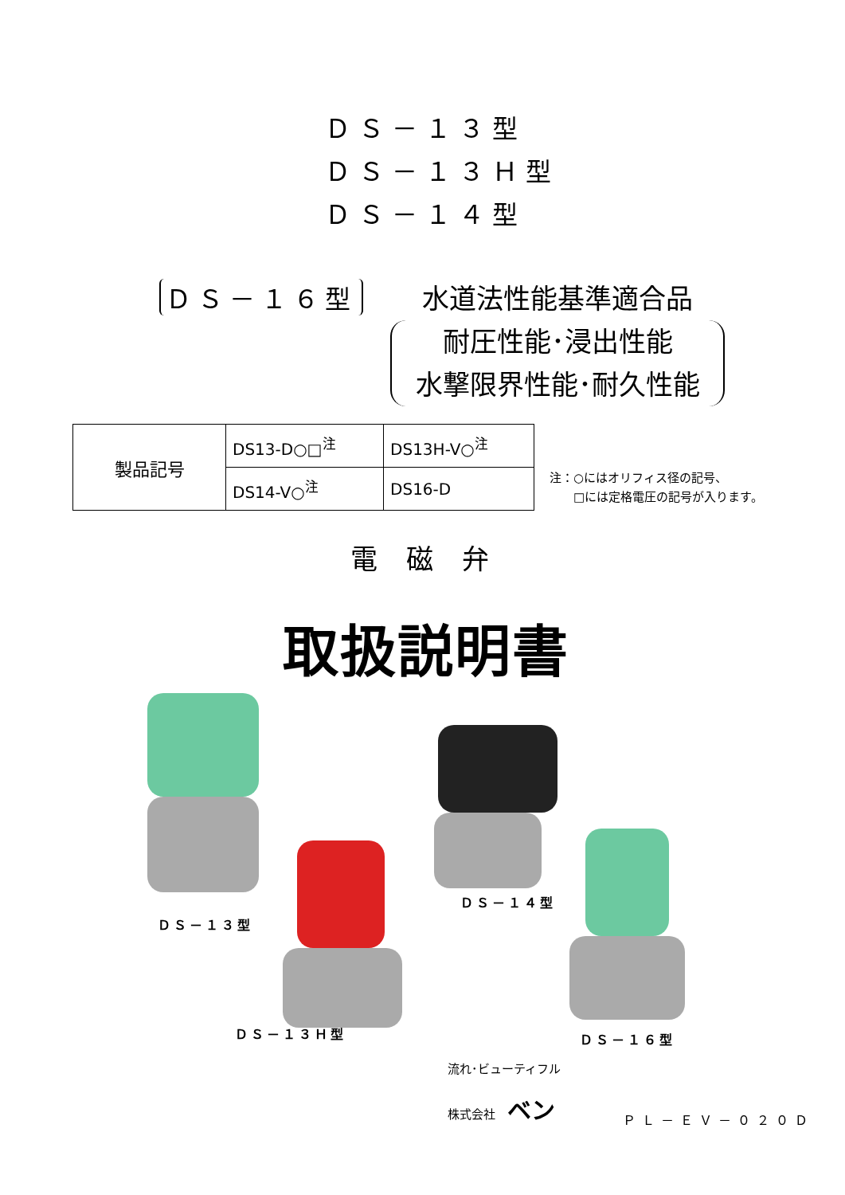ＤＳ－１３型
ＤＳ－１３Ｈ型
ＤＳ－１４型
ＤＳ－１６型
水道法性能基準適合品
耐圧性能･浸出性能
水撃限界性能･耐久性能
| 製品記号 | DS13-D○□<sup>注</sup> | DS13H-V○<sup>注</sup> |
| | DS14-V○<sup>注</sup> | DS16-D |
注：○にはオリフィス径の記号、
　　□には定格電圧の記号が入ります。
電磁弁
取扱説明書
ＤＳ－１３型
ＤＳ－１４型
ＤＳ－１３Ｈ型 ＤＳ－１６型
　　　　流れ･ビューティフル
　　　　株式会社　ベン
ＰＬ－ＥＶ－０２０Ｄ